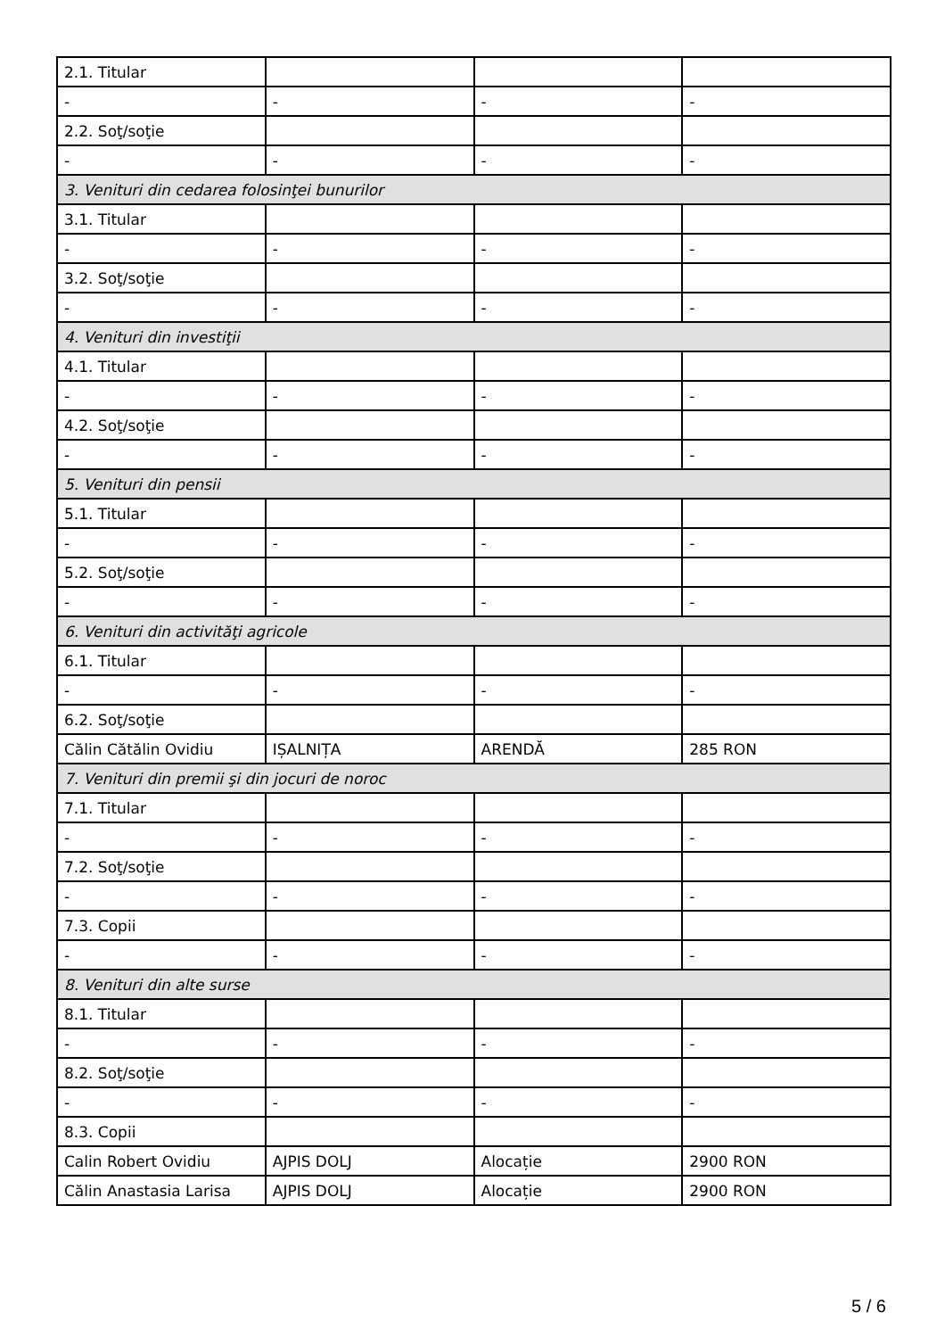| 2.1. Titular | | | |
| - | - | - | - |
| 2.2. Soţ/soţie | | | |
| - | - | - | - |
| 3. Venituri din cedarea folosinţei bunurilor | | | |
| 3.1. Titular | | | |
| - | - | - | - |
| 3.2. Soţ/soţie | | | |
| - | - | - | - |
| 4. Venituri din investiţii | | | |
| 4.1. Titular | | | |
| - | - | - | - |
| 4.2. Soţ/soţie | | | |
| - | - | - | - |
| 5. Venituri din pensii | | | |
| 5.1. Titular | | | |
| - | - | - | - |
| 5.2. Soţ/soţie | | | |
| - | - | - | - |
| 6. Venituri din activităţi agricole | | | |
| 6.1. Titular | | | |
| - | - | - | - |
| 6.2. Soţ/soţie | | | |
| Călin Cătălin Ovidiu | IȘALNIȚA | ARENDĂ | 285 RON |
| 7. Venituri din premii şi din jocuri de noroc | | | |
| 7.1. Titular | | | |
| - | - | - | - |
| 7.2. Soţ/soţie | | | |
| - | - | - | - |
| 7.3. Copii | | | |
| - | - | - | - |
| 8. Venituri din alte surse | | | |
| 8.1. Titular | | | |
| - | - | - | - |
| 8.2. Soţ/soţie | | | |
| - | - | - | - |
| 8.3. Copii | | | |
| Calin Robert Ovidiu | AJPIS DOLJ | Alocație | 2900 RON |
| Călin Anastasia Larisa | AJPIS DOLJ | Alocație | 2900 RON |
5 / 6